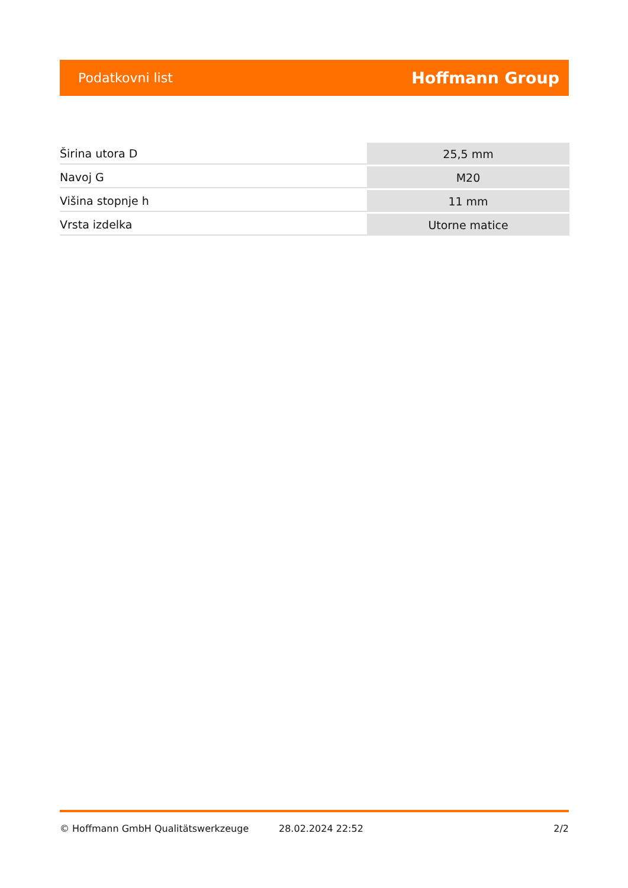Podatkovni list Hoffmann Group
| Širina utora D | 25,5 mm |
| Navoj G | M20 |
| Višina stopnje h | 11 mm |
| Vrsta izdelka | Utorne matice |
© Hoffmann GmbH Qualitätswerkzeuge 28.02.2024 22:52 2/2